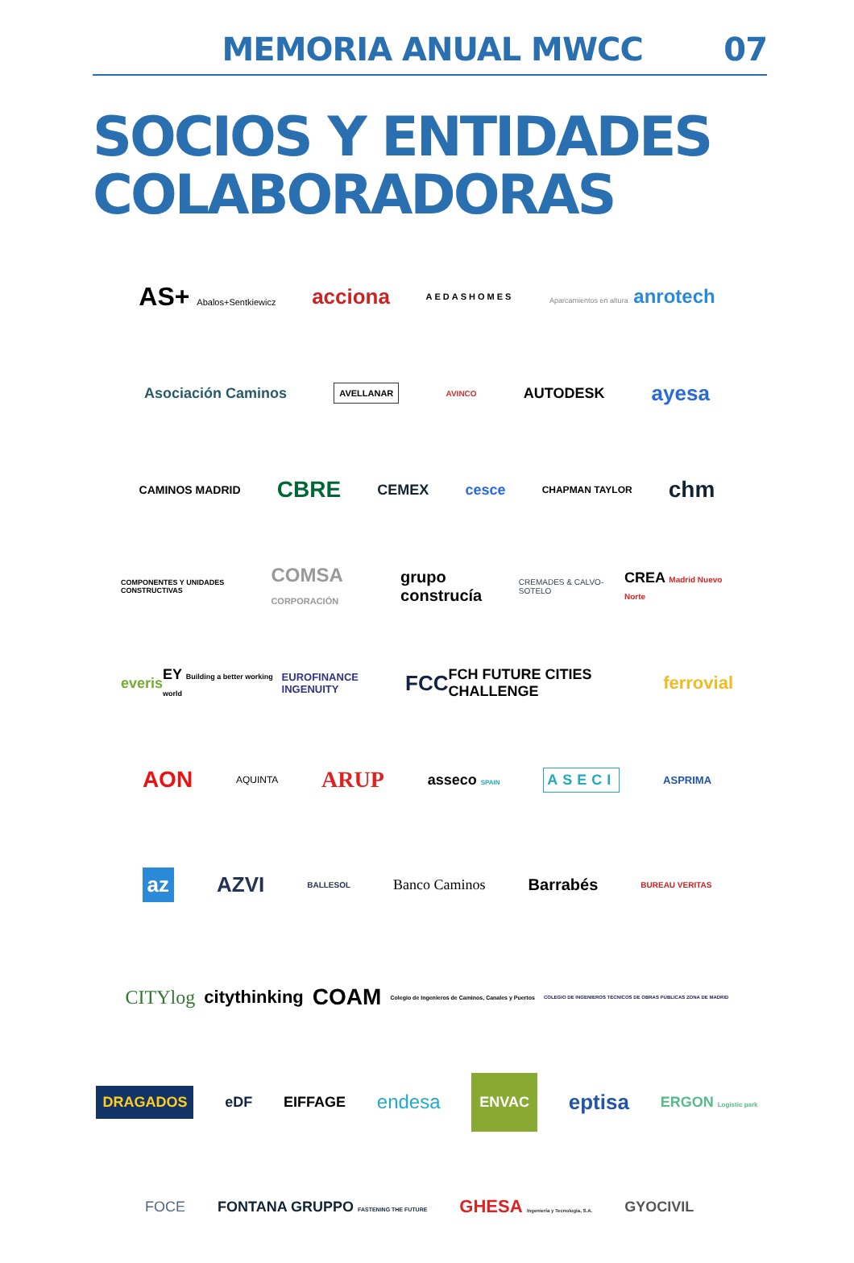MEMORIA ANUAL MWCC 07
SOCIOS Y ENTIDADES
COLABORADORAS
AS+ Abalos+Sentkiewicz acciona AEDASHOMES Aparcamientos en altura anrotech
Asociación Caminos AVELLANAR AVINCO AUTODESK ayesa
CAMINOS MADRID CBRE CEMEX cesce CHAPMAN TAYLOR chm
COMPONENTES Y UNIDADES CONSTRUCTIVAS COMSA CORPORACIÓN grupo construcía CREMADES & CALVO-SOTELO CREA Madrid Nuevo Norte
everis EY Building a better working world EUROFINANCE INGENUITY FCC FCH FUTURE CITIES CHALLENGE ferrovial
AON AQUINTA ARUP asseco SPAIN ASECI ASPRIMA
az AZVI BALLESOL Banco Caminos Barrabés BUREAU VERITAS
CITYlog citythinking COAM Colegio de Ingenieros de Caminos, Canales y Puertos COLEGIO DE INGENIEROS TÉCNICOS DE OBRAS PÚBLICAS ZONA DE MADRID
DRAGADOS eDF EIFFAGE endesa ENVAC eptisa ERGON Logistic park
FOCE FONTANA GRUPPO FASTENING THE FUTURE GHESA Ingeniería y Tecnología, S.A. GYOCIVIL